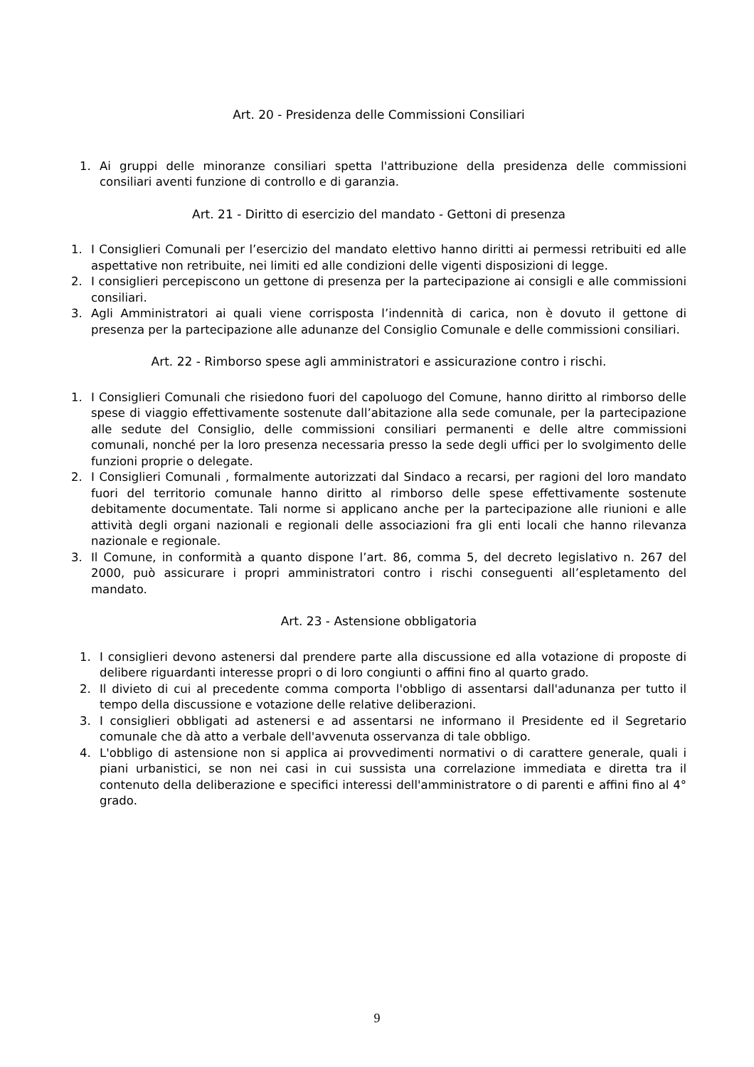Art. 20 - Presidenza delle Commissioni Consiliari
1. Ai gruppi delle minoranze consiliari spetta l'attribuzione della presidenza delle commissioni consiliari aventi funzione di controllo e di garanzia.
Art. 21 - Diritto di esercizio del mandato - Gettoni di presenza
1. I Consiglieri Comunali per l’esercizio del mandato elettivo hanno diritti ai permessi retribuiti ed alle aspettative non retribuite, nei limiti ed alle condizioni delle vigenti disposizioni di legge.
2. I consiglieri percepiscono un gettone di presenza per la partecipazione ai consigli e alle commissioni consiliari.
3. Agli Amministratori ai quali viene corrisposta l’indennità di carica, non è dovuto il gettone di presenza per la partecipazione alle adunanze del Consiglio Comunale e delle commissioni consiliari.
Art. 22 - Rimborso spese agli amministratori e assicurazione contro i rischi.
1. I Consiglieri Comunali che risiedono fuori del capoluogo del Comune, hanno diritto al rimborso delle spese di viaggio effettivamente sostenute dall’abitazione alla sede comunale, per la partecipazione alle sedute del Consiglio, delle commissioni consiliari permanenti e delle altre commissioni comunali, nonché per la loro presenza necessaria presso la sede degli uffici per lo svolgimento delle funzioni proprie o delegate.
2. I Consiglieri Comunali , formalmente autorizzati dal Sindaco a recarsi, per ragioni del loro mandato fuori del territorio comunale hanno diritto al rimborso delle spese effettivamente sostenute debitamente documentate. Tali norme si applicano anche per la partecipazione alle riunioni e alle attività degli organi nazionali e regionali delle associazioni fra gli enti locali che hanno rilevanza nazionale e regionale.
3. Il Comune, in conformità a quanto dispone l’art. 86, comma 5, del decreto legislativo n. 267 del 2000, può assicurare i propri amministratori contro i rischi conseguenti all’espletamento del mandato.
Art. 23 - Astensione obbligatoria
1. I consiglieri devono astenersi dal prendere parte alla discussione ed alla votazione di proposte di delibere riguardanti interesse propri o di loro congiunti o affini fino al quarto grado.
2. Il divieto di cui al precedente comma comporta l'obbligo di assentarsi dall'adunanza per tutto il tempo della discussione e votazione delle relative deliberazioni.
3. I consiglieri obbligati ad astenersi e ad assentarsi ne informano il Presidente ed il Segretario comunale che dà atto a verbale dell'avvenuta osservanza di tale obbligo.
4. L'obbligo di astensione non si applica ai provvedimenti normativi o di carattere generale, quali i piani urbanistici, se non nei casi in cui sussista una correlazione immediata e diretta tra il contenuto della deliberazione e specifici interessi dell'amministratore o di parenti e affini fino al 4° grado.
9